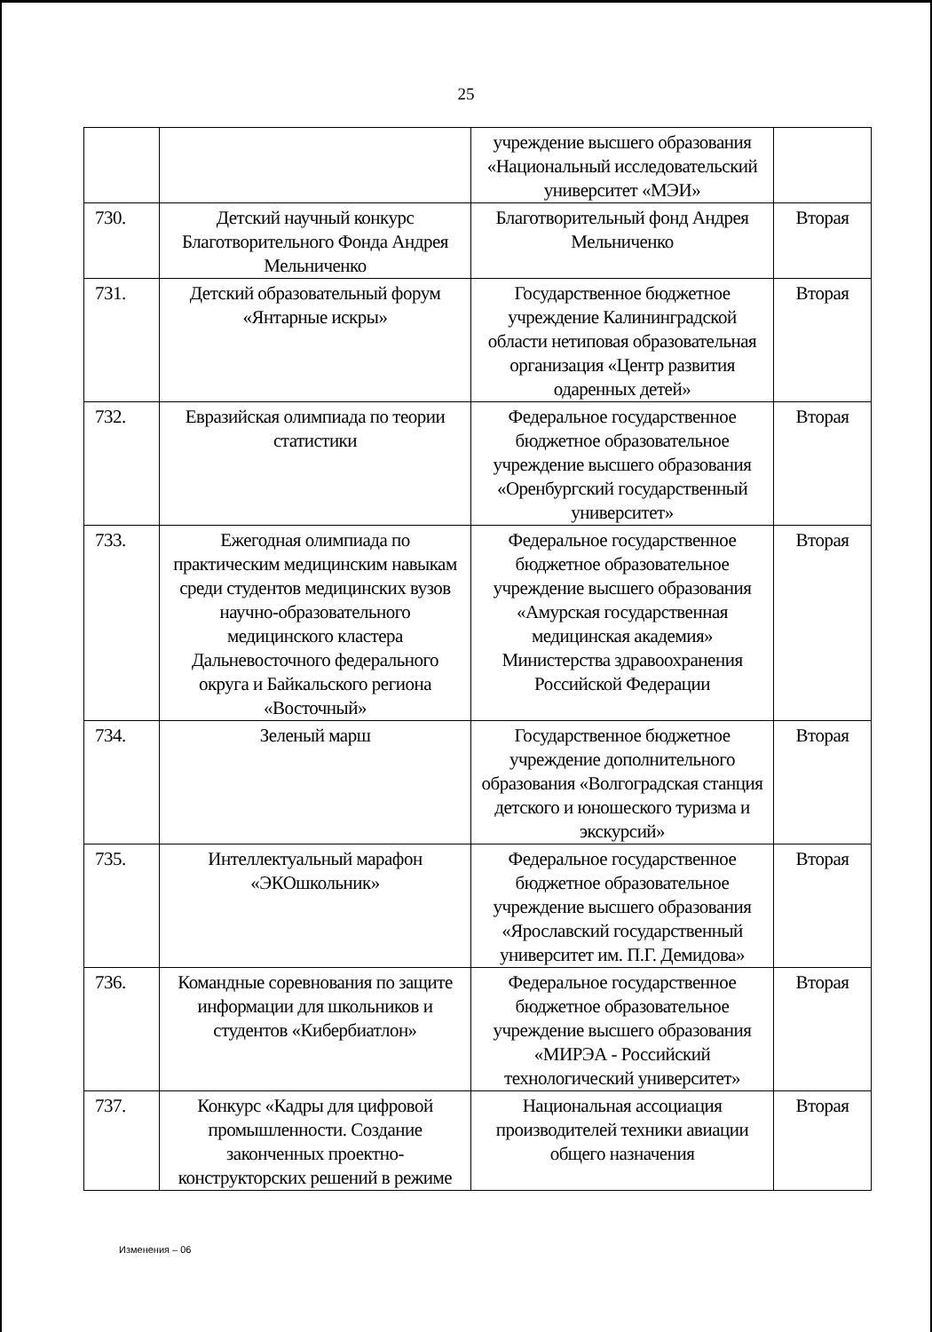25
| | | учреждение высшего образования «Национальный исследовательский университет «МЭИ» | |
| 730. | Детский научный конкурс Благотворительного Фонда Андрея Мельниченко | Благотворительный фонд Андрея Мельниченко | Вторая |
| 731. | Детский образовательный форум «Янтарные искры» | Государственное бюджетное учреждение Калининградской области нетиповая образовательная организация «Центр развития одаренных детей» | Вторая |
| 732. | Евразийская олимпиада по теории статистики | Федеральное государственное бюджетное образовательное учреждение высшего образования «Оренбургский государственный университет» | Вторая |
| 733. | Ежегодная олимпиада по практическим медицинским навыкам среди студентов медицинских вузов научно-образовательного медицинского кластера Дальневосточного федерального округа и Байкальского региона «Восточный» | Федеральное государственное бюджетное образовательное учреждение высшего образования «Амурская государственная медицинская академия» Министерства здравоохранения Российской Федерации | Вторая |
| 734. | Зеленый марш | Государственное бюджетное учреждение дополнительного образования «Волгоградская станция детского и юношеского туризма и экскурсий» | Вторая |
| 735. | Интеллектуальный марафон «ЭКОшкольник» | Федеральное государственное бюджетное образовательное учреждение высшего образования «Ярославский государственный университет им. П.Г. Демидова» | Вторая |
| 736. | Командные соревнования по защите информации для школьников и студентов «Кибербиатлон» | Федеральное государственное бюджетное образовательное учреждение высшего образования «МИРЭА - Российский технологический университет» | Вторая |
| 737. | Конкурс «Кадры для цифровой промышленности. Создание законченных проектно-конструкторских решений в режиме | Национальная ассоциация производителей техники авиации общего назначения | Вторая |
Изменения – 06